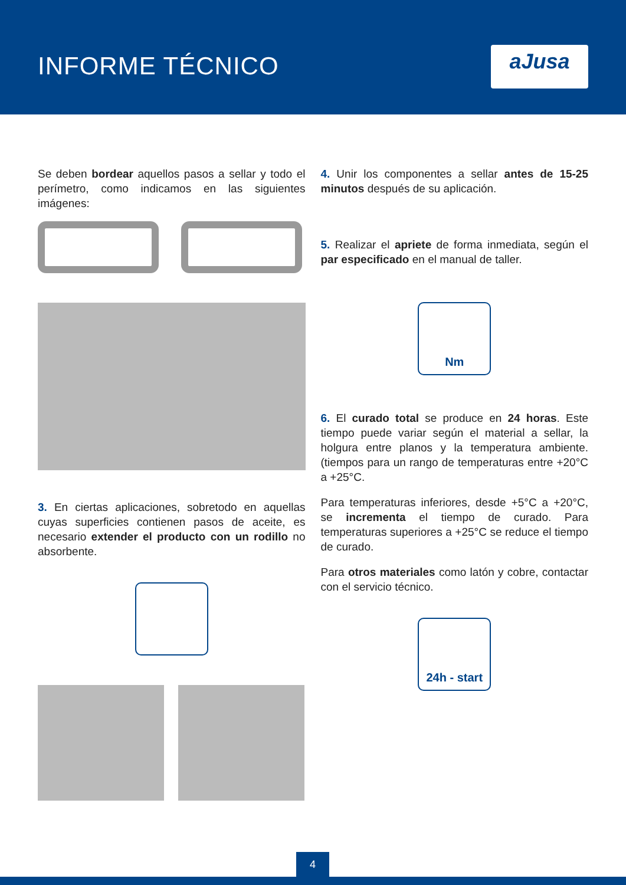INFORME TÉCNICO aJusa
Se deben bordear aquellos pasos a sellar y todo el perímetro, como indicamos en las siguientes imágenes:
3. En ciertas aplicaciones, sobretodo en aquellas cuyas superficies contienen pasos de aceite, es necesario extender el producto con un rodillo no absorbente.
4. Unir los componentes a sellar antes de 15-25 minutos después de su aplicación.
5. Realizar el apriete de forma inmediata, según el par especificado en el manual de taller.
Nm
6. El curado total se produce en 24 horas. Este tiempo puede variar según el material a sellar, la holgura entre planos y la temperatura ambiente. (tiempos para un rango de temperaturas entre +20°C a +25°C.
Para temperaturas inferiores, desde +5°C a +20°C, se incrementa el tiempo de curado. Para temperaturas superiores a +25°C se reduce el tiempo de curado.
Para otros materiales como latón y cobre, contactar con el servicio técnico.
24h - start
4